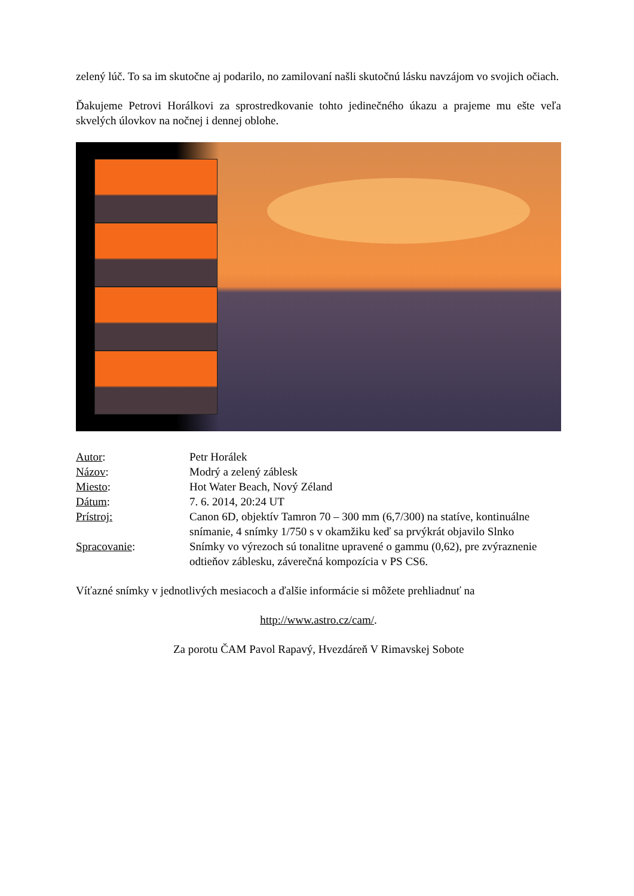zelený lúč. To sa im skutočne aj podarilo, no zamilovaní našli skutočnú lásku navzájom vo svojich očiach.
Ďakujeme Petrovi Horálkovi za sprostredkovanie tohto jedinečného úkazu a prajeme mu ešte veľa skvelých úlovkov na nočnej i dennej oblohe.
| Autor : | Petr Horálek |
| Názov : | Modrý a zelený záblesk |
| Miesto : | Hot Water Beach, Nový Zéland |
| Dátum : | 7. 6. 2014, 20:24 UT |
| Prístroj: | Canon 6D, objektív Tamron 70 – 300 mm (6,7/300) na statíve, kontinuálne snímanie, 4 snímky 1/750 s v okamžiku keď sa prvýkrát objavilo Slnko |
| Spracovanie : | Snímky vo výrezoch sú tonalitne upravené o gammu (0,62), pre zvýraznenie odtieňov záblesku, záverečná kompozícia v PS CS6. |
Víťazné snímky v jednotlivých mesiacoch a ďalšie informácie si môžete prehliadnuť na
http://www.astro.cz/cam/.
Za porotu ČAM Pavol Rapavý, Hvezdáreň V Rimavskej Sobote